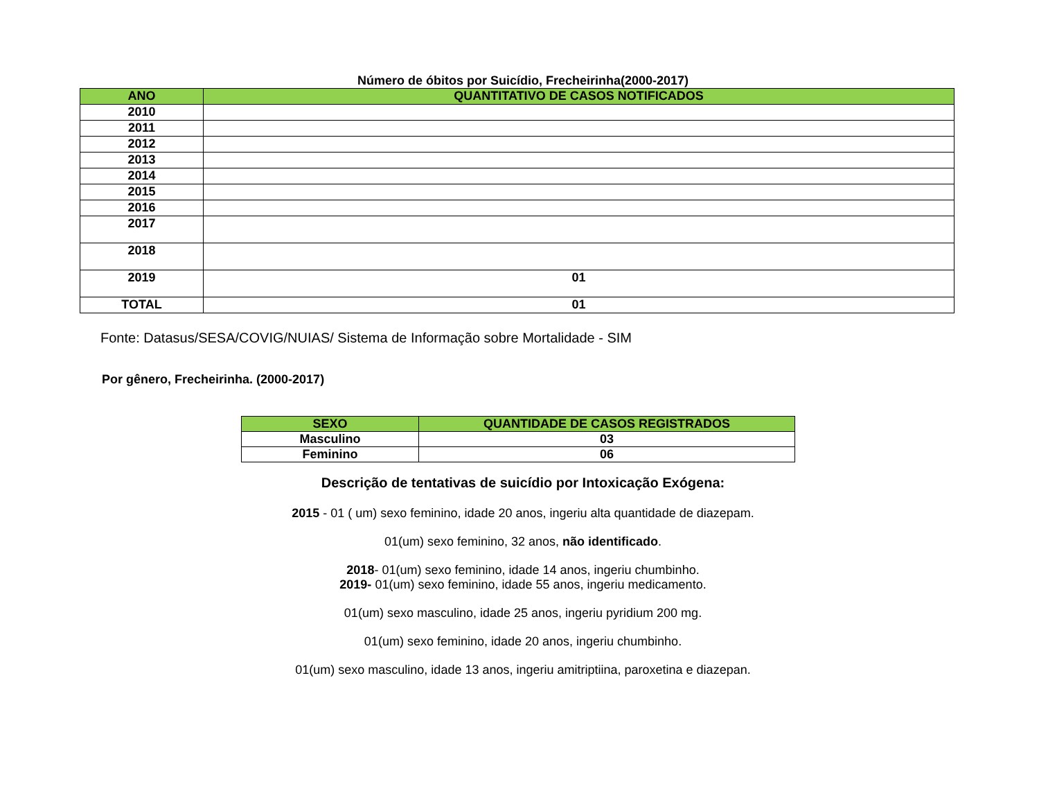Número de óbitos por Suicídio, Frecheirinha(2000-2017)
| ANO | QUANTITATIVO DE CASOS NOTIFICADOS |
| --- | --- |
| 2010 | |
| 2011 | |
| 2012 | |
| 2013 | |
| 2014 | |
| 2015 | |
| 2016 | |
| 2017 | |
| 2018 | |
| 2019 | 01 |
| TOTAL | 01 |
Fonte: Datasus/SESA/COVIG/NUIAS/ Sistema de Informação sobre Mortalidade - SIM
Por gênero, Frecheirinha. (2000-2017)
| SEXO | QUANTIDADE DE CASOS REGISTRADOS |
| --- | --- |
| Masculino | 03 |
| Feminino | 06 |
Descrição de tentativas de suicídio por Intoxicação Exógena:
2015 - 01 ( um) sexo feminino, idade 20 anos, ingeriu alta quantidade de diazepam.
01(um) sexo feminino, 32 anos, não identificado.
2018- 01(um) sexo feminino, idade 14 anos, ingeriu chumbinho.
2019- 01(um) sexo feminino, idade 55 anos, ingeriu medicamento.
01(um) sexo masculino, idade 25 anos, ingeriu pyridium 200 mg.
01(um) sexo feminino, idade 20 anos, ingeriu chumbinho.
01(um) sexo masculino, idade 13 anos, ingeriu amitriptiina, paroxetina e diazepan.